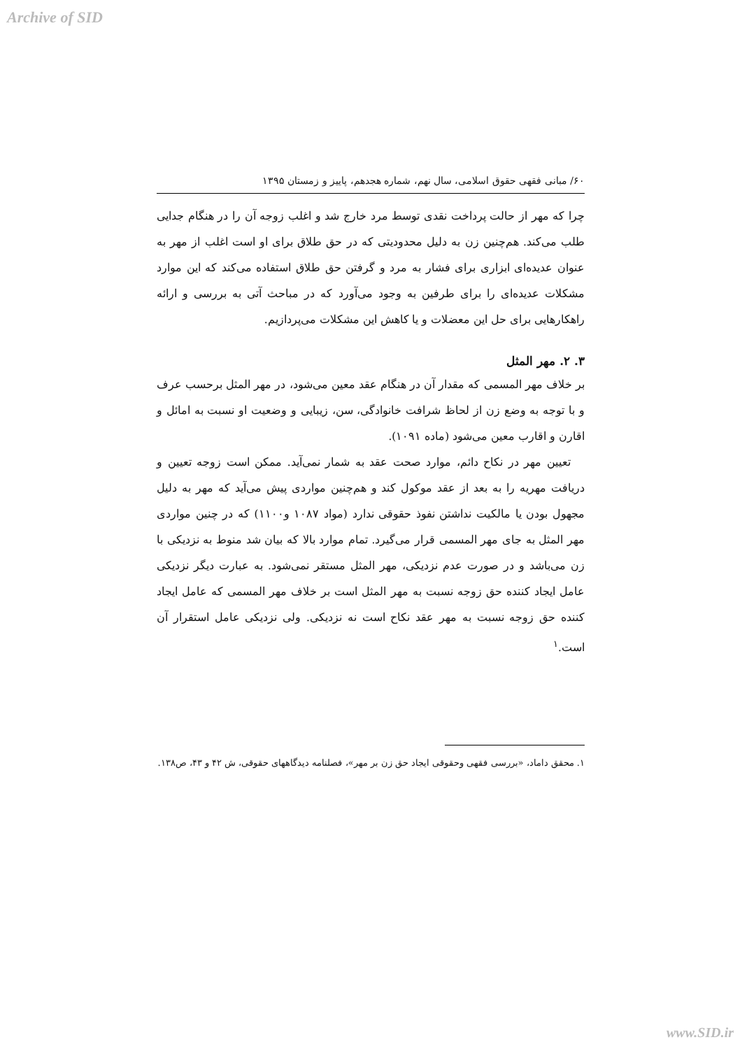Archive of SID
۶۰/ مبانی فقهی حقوق اسلامی، سال نهم، شماره هجدهم، پاییز و زمستان ۱۳۹۵
چرا که مهر از حالت پرداخت نقدی توسط مرد خارج شد و اغلب زوجه آن را در هنگام جدایی طلب می‌کند. هم‌چنین زن به دلیل محدودیتی که در حق طلاق برای او است اغلب از مهر به عنوان عدیده‌ای ابزاری برای فشار به مرد و گرفتن حق طلاق استفاده می‌کند که این موارد مشکلات عدیده‌ای را برای طرفین به وجود می‌آورد که در مباحث آتی به بررسی و ارائه راهکارهایی برای حل این معضلات و یا کاهش این مشکلات می‌پردازیم.
۳. ۲. مهر المثل
بر خلاف مهر المسمی که مقدار آن در هنگام عقد معین می‌شود، در مهر المثل برحسب عرف و با توجه به وضع زن از لحاظ شرافت خانوادگی، سن، زیبایی و وضعیت او نسبت به امائل و اقارن و اقارب معین می‌شود (ماده ۱۰۹۱).
تعیین مهر در نکاح دائم، موارد صحت عقد به شمار نمی‌آید. ممکن است زوجه تعیین و دریافت مهریه را به بعد از عقد موکول کند و هم‌چنین مواردی پیش می‌آید که مهر به دلیل مجهول بودن یا مالکیت نداشتن نفوذ حقوقی ندارد (مواد ۱۰۸۷ و۱۱۰۰) که در چنین مواردی مهر المثل به جای مهر المسمی قرار می‌گیرد. تمام موارد بالا که بیان شد منوط به نزدیکی با زن می‌باشد و در صورت عدم نزدیکی، مهر المثل مستقر نمی‌شود. به عبارت دیگر نزدیکی عامل ایجاد کننده حق زوجه نسبت به مهر المثل است بر خلاف مهر المسمی که عامل ایجاد کننده حق زوجه نسبت به مهر عقد نکاح است نه نزدیکی. ولی نزدیکی عامل استقرار آن است.<sup>۱</sup>
۱. محقق داماد، «بررسی فقهی وحقوقی ایجاد حق زن بر مهر»، فصلنامه دیدگاههای حقوقی، ش ۴۲ و ۴۳، ص۱۳۸.
www.SID.ir